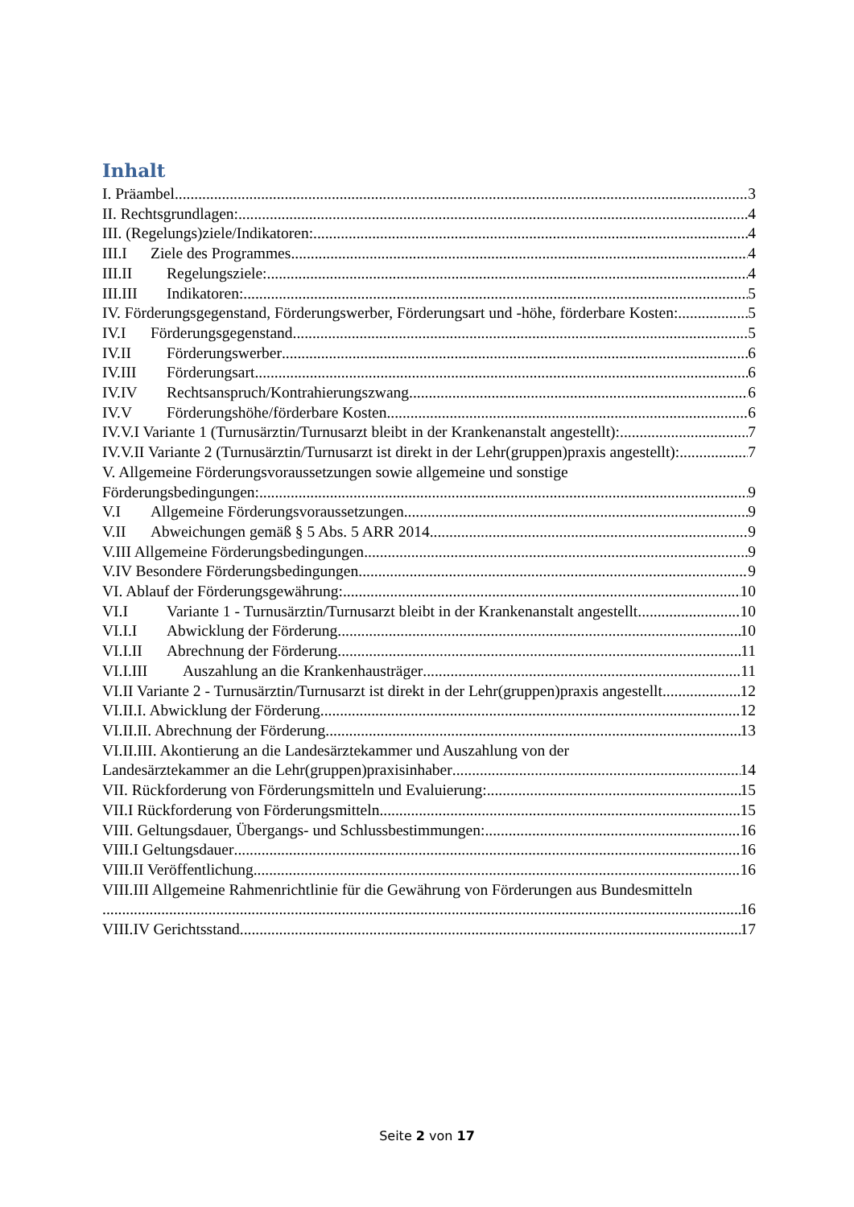Inhalt
I. Präambel 3
II. Rechtsgrundlagen: 4
III. (Regelungs)ziele/Indikatoren: 4
III.I Ziele des Programmes 4
III.II Regelungsziele: 4
III.III Indikatoren: 5
IV. Förderungsgegenstand, Förderungswerber, Förderungsart und -höhe, förderbare Kosten: 5
IV.I Förderungsgegenstand 5
IV.II Förderungswerber 6
IV.III Förderungsart 6
IV.IV Rechtsanspruch/Kontrahierungszwang 6
IV.V Förderungshöhe/förderbare Kosten 6
IV.V.I Variante 1 (Turnusärztin/Turnusarzt bleibt in der Krankenanstalt angestellt): 7
IV.V.II Variante 2 (Turnusärztin/Turnusarzt ist direkt in der Lehr(gruppen)praxis angestellt): 7
V. Allgemeine Förderungsvoraussetzungen sowie allgemeine und sonstige
Förderungsbedingungen: 9
V.I Allgemeine Förderungsvoraussetzungen 9
V.II Abweichungen gemäß § 5 Abs. 5 ARR 2014 9
V.III Allgemeine Förderungsbedingungen 9
V.IV Besondere Förderungsbedingungen 9
VI. Ablauf der Förderungsgewährung: 10
VI.I Variante 1 - Turnusärztin/Turnusarzt bleibt in der Krankenanstalt angestellt 10
VI.I.I Abwicklung der Förderung 10
VI.I.II Abrechnung der Förderung 11
VI.I.III Auszahlung an die Krankenhausträger 11
VI.II Variante 2 - Turnusärztin/Turnusarzt ist direkt in der Lehr(gruppen)praxis angestellt 12
VI.II.I. Abwicklung der Förderung 12
VI.II.II. Abrechnung der Förderung 13
VI.II.III. Akontierung an die Landesärztekammer und Auszahlung von der
Landesärztekammer an die Lehr(gruppen)praxisinhaber 14
VII. Rückforderung von Förderungsmitteln und Evaluierung: 15
VII.I Rückforderung von Förderungsmitteln 15
VIII. Geltungsdauer, Übergangs- und Schlussbestimmungen: 16
VIII.I Geltungsdauer 16
VIII.II Veröffentlichung 16
VIII.III Allgemeine Rahmenrichtlinie für die Gewährung von Förderungen aus Bundesmitteln
16
VIII.IV Gerichtsstand 17
Seite 2 von 17